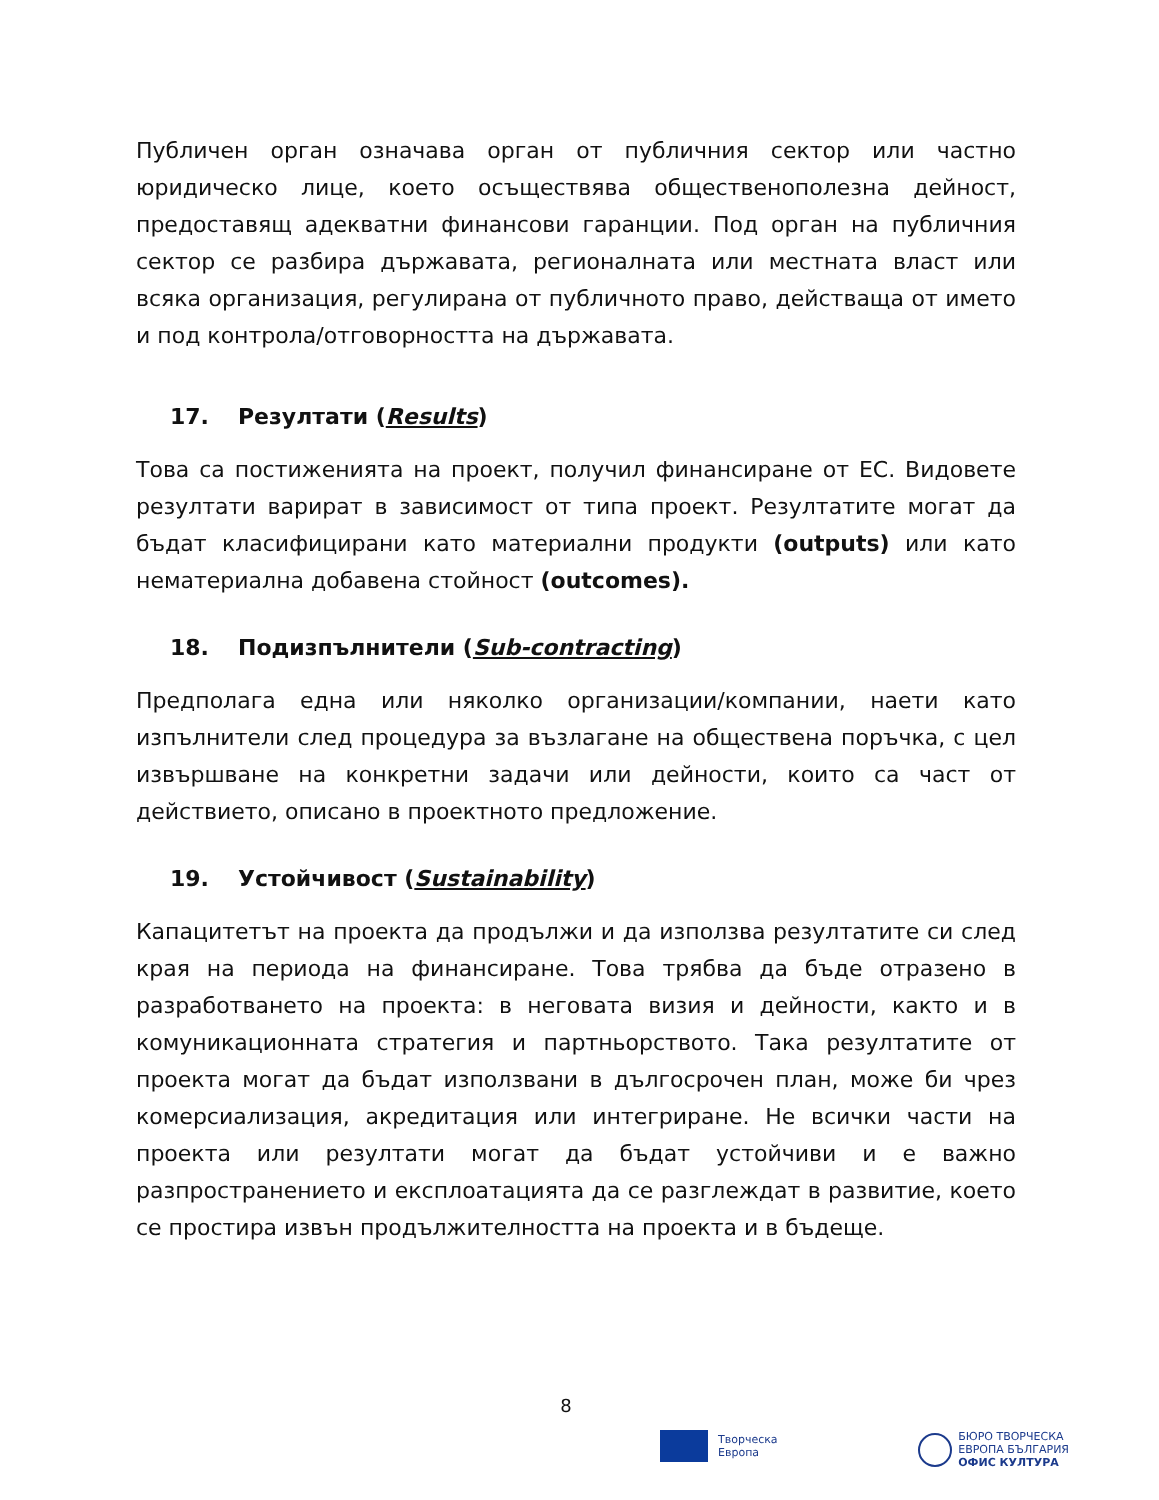Публичен орган означава орган от публичния сектор или частно юридическо лице, което осъществява общественополезна дейност, предоставящ адекватни финансови гаранции. Под орган на публичния сектор се разбира държавата, регионалната или местната власт или всяка организация, регулирана от публичното право, действаща от името и под контрола/отговорността на държавата.
17. Резултати (Results)
Това са постиженията на проект, получил финансиране от ЕС. Видовете резултати варират в зависимост от типа проект. Резултатите могат да бъдат класифицирани като материални продукти (outputs) или като нематериална добавена стойност (outcomes).
18. Подизпълнители (Sub-contracting)
Предполага една или няколко организации/компании, наети като изпълнители след процедура за възлагане на обществена поръчка, с цел извършване на конкретни задачи или дейности, които са част от действието, описано в проектното предложение.
19. Устойчивост (Sustainability)
Капацитетът на проекта да продължи и да използва резултатите си след края на периода на финансиране. Това трябва да бъде отразено в разработването на проекта: в неговата визия и дейности, както и в комуникационната стратегия и партньорството. Така резултатите от проекта могат да бъдат използвани в дългосрочен план, може би чрез комерсиализация, акредитация или интегриране. Не всички части на проекта или резултати могат да бъдат устойчиви и е важно разпространението и експлоатацията да се разглеждат в развитие, което се простира извън продължителността на проекта и в бъдеще.
8
Творческа
Европа
БЮРО ТВОРЧЕСКА
ЕВРОПА БЪЛГАРИЯ
ОФИС КУЛТУРА